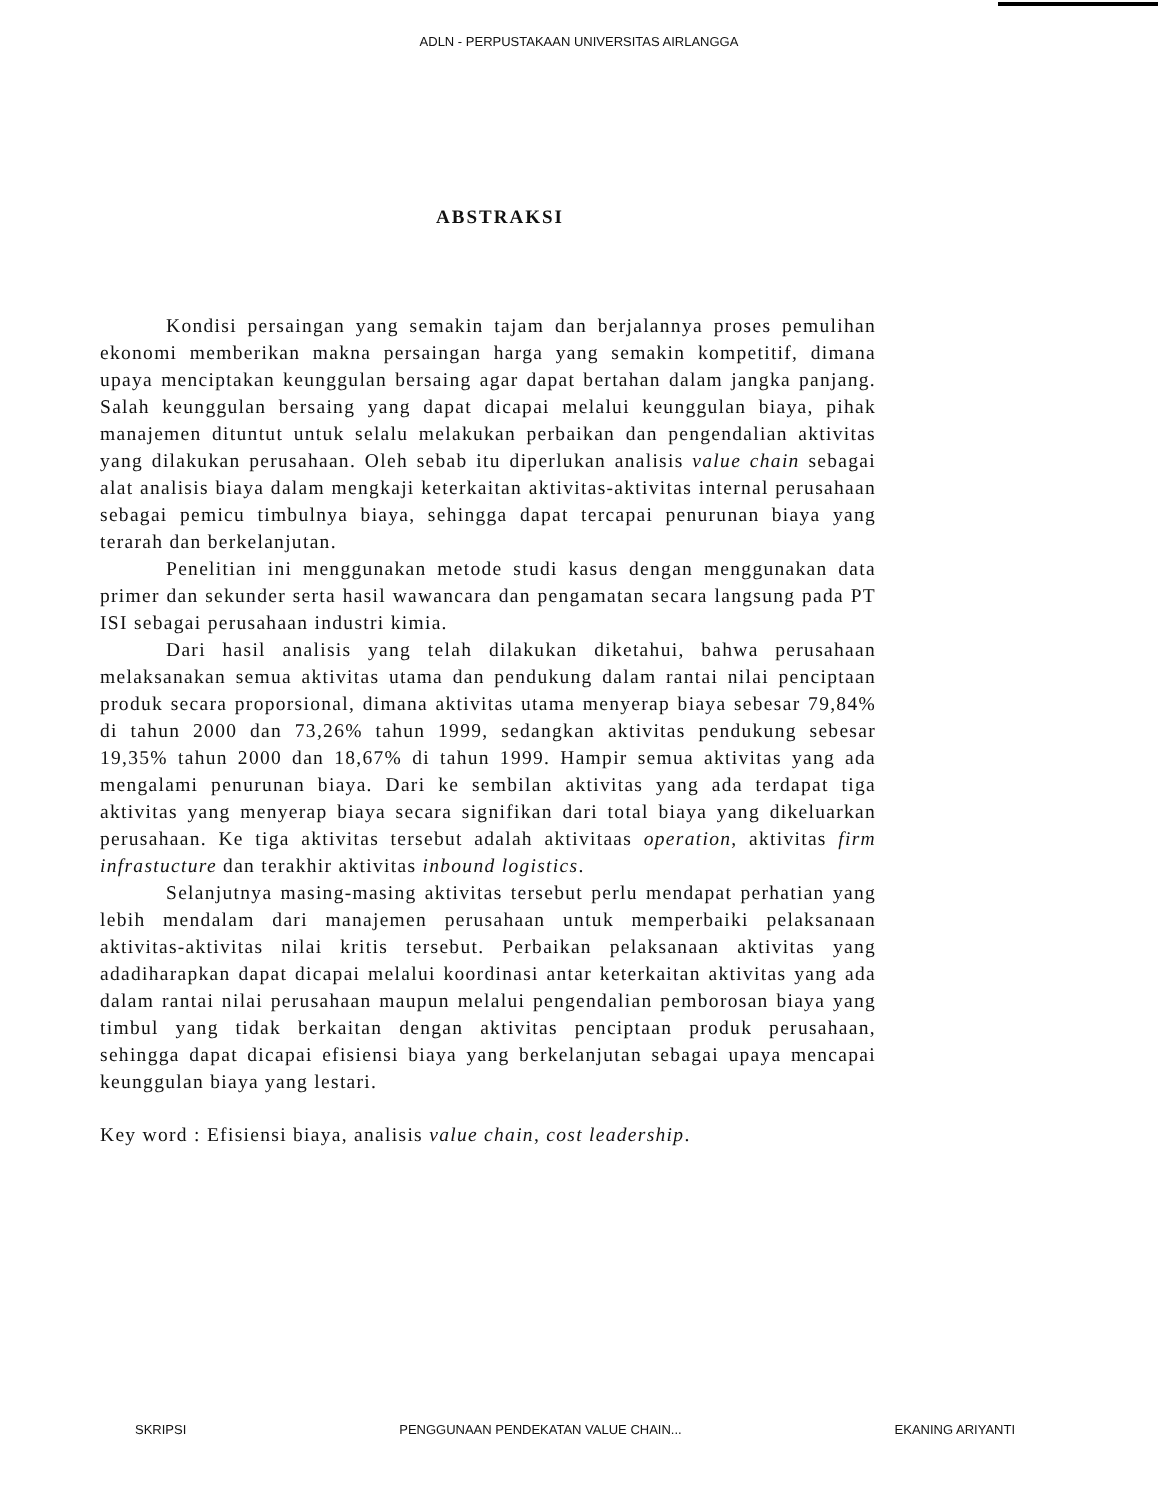ADLN - PERPUSTAKAAN UNIVERSITAS AIRLANGGA
ABSTRAKSI
Kondisi persaingan yang semakin tajam dan berjalannya proses pemulihan ekonomi memberikan makna persaingan harga yang semakin kompetitif, dimana upaya menciptakan keunggulan bersaing agar dapat bertahan dalam jangka panjang. Salah keunggulan bersaing yang dapat dicapai melalui keunggulan biaya, pihak manajemen dituntut untuk selalu melakukan perbaikan dan pengendalian aktivitas yang dilakukan perusahaan. Oleh sebab itu diperlukan analisis value chain sebagai alat analisis biaya dalam mengkaji keterkaitan aktivitas-aktivitas internal perusahaan sebagai pemicu timbulnya biaya, sehingga dapat tercapai penurunan biaya yang terarah dan berkelanjutan.
Penelitian ini menggunakan metode studi kasus dengan menggunakan data primer dan sekunder serta hasil wawancara dan pengamatan secara langsung pada PT ISI sebagai perusahaan industri kimia.
Dari hasil analisis yang telah dilakukan diketahui, bahwa perusahaan melaksanakan semua aktivitas utama dan pendukung dalam rantai nilai penciptaan produk secara proporsional, dimana aktivitas utama menyerap biaya sebesar 79,84% di tahun 2000 dan 73,26% tahun 1999, sedangkan aktivitas pendukung sebesar 19,35% tahun 2000 dan 18,67% di tahun 1999. Hampir semua aktivitas yang ada mengalami penurunan biaya. Dari ke sembilan aktivitas yang ada terdapat tiga aktivitas yang menyerap biaya secara signifikan dari total biaya yang dikeluarkan perusahaan. Ke tiga aktivitas tersebut adalah aktivitaas operation, aktivitas firm infrastucture dan terakhir aktivitas inbound logistics.
Selanjutnya masing-masing aktivitas tersebut perlu mendapat perhatian yang lebih mendalam dari manajemen perusahaan untuk memperbaiki pelaksanaan aktivitas-aktivitas nilai kritis tersebut. Perbaikan pelaksanaan aktivitas yang adadiharapkan dapat dicapai melalui koordinasi antar keterkaitan aktivitas yang ada dalam rantai nilai perusahaan maupun melalui pengendalian pemborosan biaya yang timbul yang tidak berkaitan dengan aktivitas penciptaan produk perusahaan, sehingga dapat dicapai efisiensi biaya yang berkelanjutan sebagai upaya mencapai keunggulan biaya yang lestari.
Key word : Efisiensi biaya, analisis value chain, cost leadership.
SKRIPSI PENGGUNAAN PENDEKATAN VALUE CHAIN... EKANING ARIYANTI